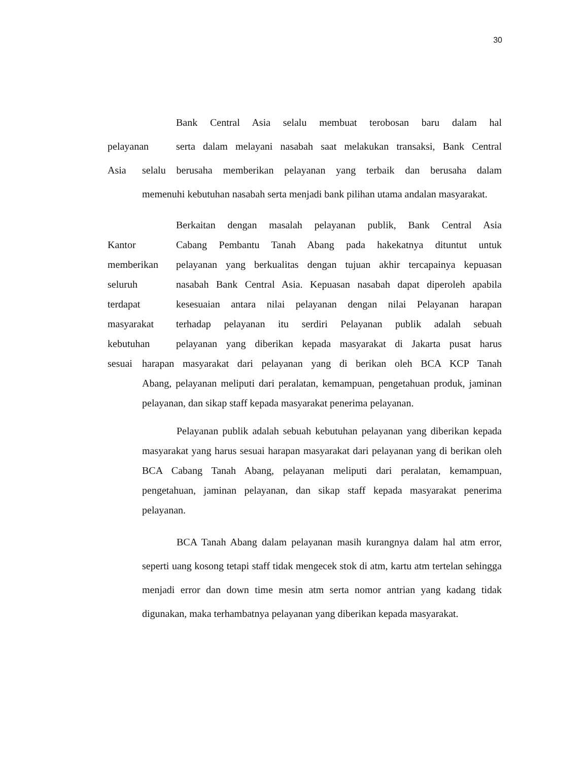30
Bank Central Asia selalu membuat terobosan baru dalam hal
pelayanan serta dalam melayani nasabah saat melakukan transaksi, Bank Central
Asia selalu berusaha memberikan pelayanan yang terbaik dan berusaha dalam
memenuhi kebutuhan nasabah serta menjadi bank pilihan utama andalan masyarakat.
Berkaitan dengan masalah pelayanan publik, Bank Central Asia
Kantor Cabang Pembantu Tanah Abang pada hakekatnya dituntut untuk
memberikan pelayanan yang berkualitas dengan tujuan akhir tercapainya kepuasan
seluruh nasabah Bank Central Asia. Kepuasan nasabah dapat diperoleh apabila
terdapat kesesuaian antara nilai pelayanan dengan nilai Pelayanan harapan
masyarakat terhadap pelayanan itu serdiri Pelayanan publik adalah sebuah
kebutuhan pelayanan yang diberikan kepada masyarakat di Jakarta pusat harus
sesuai
harapan masyarakat dari pelayanan yang di berikan oleh BCA KCP Tanah
Abang, pelayanan meliputi dari peralatan, kemampuan, pengetahuan produk, jaminan pelayanan, dan sikap staff kepada masyarakat penerima pelayanan.
Pelayanan publik adalah sebuah kebutuhan pelayanan yang diberikan kepada masyarakat yang harus sesuai harapan masyarakat dari pelayanan yang di berikan oleh BCA Cabang Tanah Abang, pelayanan meliputi dari peralatan, kemampuan, pengetahuan, jaminan pelayanan, dan sikap staff kepada masyarakat penerima pelayanan.
BCA Tanah Abang dalam pelayanan masih kurangnya dalam hal atm error, seperti uang kosong tetapi staff tidak mengecek stok di atm, kartu atm tertelan sehingga menjadi error dan down time mesin atm serta nomor antrian yang kadang tidak digunakan, maka terhambatnya pelayanan yang diberikan kepada masyarakat.